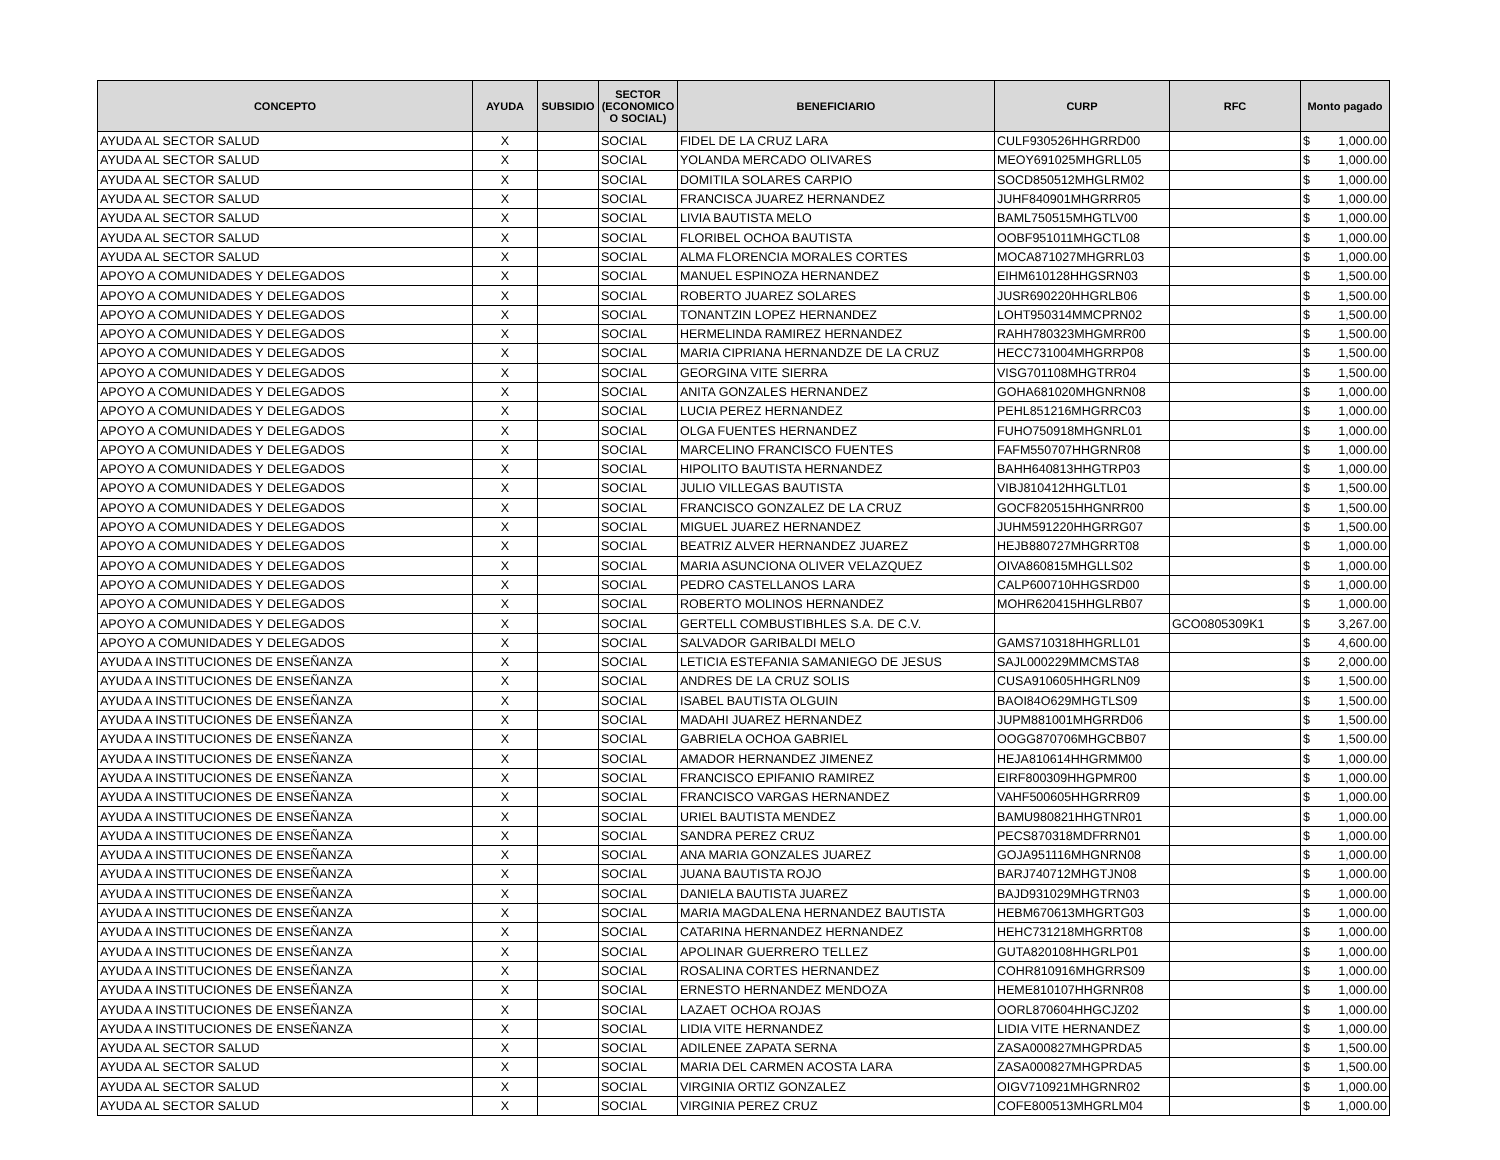| CONCEPTO | AYUDA | SUBSIDIO | SECTOR (ECONOMICO O SOCIAL) | BENEFICIARIO | CURP | RFC | Monto pagado |
| --- | --- | --- | --- | --- | --- | --- | --- |
| AYUDA AL SECTOR SALUD | X | | SOCIAL | FIDEL DE LA CRUZ LARA | CULF930526HHGRRD00 | | $ 1,000.00 |
| AYUDA AL SECTOR SALUD | X | | SOCIAL | YOLANDA MERCADO OLIVARES | MEOY691025MHGRLL05 | | $ 1,000.00 |
| AYUDA AL SECTOR SALUD | X | | SOCIAL | DOMITILA SOLARES CARPIO | SOCD850512MHGLRM02 | | $ 1,000.00 |
| AYUDA AL SECTOR SALUD | X | | SOCIAL | FRANCISCA JUAREZ HERNANDEZ | JUHF840901MHGRRR05 | | $ 1,000.00 |
| AYUDA AL SECTOR SALUD | X | | SOCIAL | LIVIA BAUTISTA MELO | BAML750515MHGTLV00 | | $ 1,000.00 |
| AYUDA AL SECTOR SALUD | X | | SOCIAL | FLORIBEL OCHOA BAUTISTA | OOBF951011MHGCTL08 | | $ 1,000.00 |
| AYUDA AL SECTOR SALUD | X | | SOCIAL | ALMA FLORENCIA MORALES CORTES | MOCA871027MHGRRL03 | | $ 1,000.00 |
| APOYO A COMUNIDADES Y DELEGADOS | X | | SOCIAL | MANUEL ESPINOZA HERNANDEZ | EIHM610128HHGSRN03 | | $ 1,500.00 |
| APOYO A COMUNIDADES Y DELEGADOS | X | | SOCIAL | ROBERTO JUAREZ SOLARES | JUSR690220HHGRLB06 | | $ 1,500.00 |
| APOYO A COMUNIDADES Y DELEGADOS | X | | SOCIAL | TONANTZIN LOPEZ HERNANDEZ | LOHT950314MMCPRN02 | | $ 1,500.00 |
| APOYO A COMUNIDADES Y DELEGADOS | X | | SOCIAL | HERMELINDA RAMIREZ HERNANDEZ | RAHH780323MHGMRR00 | | $ 1,500.00 |
| APOYO A COMUNIDADES Y DELEGADOS | X | | SOCIAL | MARIA CIPRIANA HERNANDZE DE LA CRUZ | HECC731004MHGRRP08 | | $ 1,500.00 |
| APOYO A COMUNIDADES Y DELEGADOS | X | | SOCIAL | GEORGINA VITE SIERRA | VISG701108MHGTRR04 | | $ 1,500.00 |
| APOYO A COMUNIDADES Y DELEGADOS | X | | SOCIAL | ANITA GONZALES HERNANDEZ | GOHA681020MHGNRN08 | | $ 1,000.00 |
| APOYO A COMUNIDADES Y DELEGADOS | X | | SOCIAL | LUCIA PEREZ HERNANDEZ | PEHL851216MHGRRC03 | | $ 1,000.00 |
| APOYO A COMUNIDADES Y DELEGADOS | X | | SOCIAL | OLGA FUENTES HERNANDEZ | FUHO750918MHGNRL01 | | $ 1,000.00 |
| APOYO A COMUNIDADES Y DELEGADOS | X | | SOCIAL | MARCELINO FRANCISCO FUENTES | FAFM550707HHGRNR08 | | $ 1,000.00 |
| APOYO A COMUNIDADES Y DELEGADOS | X | | SOCIAL | HIPOLITO BAUTISTA HERNANDEZ | BAHH640813HHGTRP03 | | $ 1,000.00 |
| APOYO A COMUNIDADES Y DELEGADOS | X | | SOCIAL | JULIO VILLEGAS BAUTISTA | VIBJ810412HHGLTL01 | | $ 1,500.00 |
| APOYO A COMUNIDADES Y DELEGADOS | X | | SOCIAL | FRANCISCO GONZALEZ DE LA CRUZ | GOCF820515HHGNRR00 | | $ 1,500.00 |
| APOYO A COMUNIDADES Y DELEGADOS | X | | SOCIAL | MIGUEL JUAREZ HERNANDEZ | JUHM591220HHGRRG07 | | $ 1,500.00 |
| APOYO A COMUNIDADES Y DELEGADOS | X | | SOCIAL | BEATRIZ ALVER HERNANDEZ JUAREZ | HEJB880727MHGRRT08 | | $ 1,000.00 |
| APOYO A COMUNIDADES Y DELEGADOS | X | | SOCIAL | MARIA ASUNCIONA OLIVER VELAZQUEZ | OIVA860815MHGLLS02 | | $ 1,000.00 |
| APOYO A COMUNIDADES Y DELEGADOS | X | | SOCIAL | PEDRO CASTELLANOS LARA | CALP600710HHGSRD00 | | $ 1,000.00 |
| APOYO A COMUNIDADES Y DELEGADOS | X | | SOCIAL | ROBERTO MOLINOS HERNANDEZ | MOHR620415HHGLRB07 | | $ 1,000.00 |
| APOYO A COMUNIDADES Y DELEGADOS | X | | SOCIAL | GERTELL COMBUSTIBHLES S.A. DE C.V. | | GCO0805309K1 | $ 3,267.00 |
| APOYO A COMUNIDADES Y DELEGADOS | X | | SOCIAL | SALVADOR GARIBALDI MELO | GAMS710318HHGRLL01 | | $ 4,600.00 |
| AYUDA A INSTITUCIONES DE ENSEÑANZA | X | | SOCIAL | LETICIA ESTEFANIA SAMANIEGO DE JESUS | SAJL000229MMCMSTA8 | | $ 2,000.00 |
| AYUDA A INSTITUCIONES DE ENSEÑANZA | X | | SOCIAL | ANDRES DE LA CRUZ SOLIS | CUSA910605HHGRLN09 | | $ 1,500.00 |
| AYUDA A INSTITUCIONES DE ENSEÑANZA | X | | SOCIAL | ISABEL BAUTISTA OLGUIN | BAOI84O629MHGTLS09 | | $ 1,500.00 |
| AYUDA A INSTITUCIONES DE ENSEÑANZA | X | | SOCIAL | MADAHI JUAREZ HERNANDEZ | JUPM881001MHGRRD06 | | $ 1,500.00 |
| AYUDA A INSTITUCIONES DE ENSEÑANZA | X | | SOCIAL | GABRIELA OCHOA GABRIEL | OOGG870706MHGCBB07 | | $ 1,500.00 |
| AYUDA A INSTITUCIONES DE ENSEÑANZA | X | | SOCIAL | AMADOR HERNANDEZ JIMENEZ | HEJA810614HHGRMM00 | | $ 1,000.00 |
| AYUDA A INSTITUCIONES DE ENSEÑANZA | X | | SOCIAL | FRANCISCO EPIFANIO RAMIREZ | EIRF800309HHGPMR00 | | $ 1,000.00 |
| AYUDA A INSTITUCIONES DE ENSEÑANZA | X | | SOCIAL | FRANCISCO VARGAS HERNANDEZ | VAHF500605HHGRRR09 | | $ 1,000.00 |
| AYUDA A INSTITUCIONES DE ENSEÑANZA | X | | SOCIAL | URIEL BAUTISTA MENDEZ | BAMU980821HHGTNR01 | | $ 1,000.00 |
| AYUDA A INSTITUCIONES DE ENSEÑANZA | X | | SOCIAL | SANDRA PEREZ CRUZ | PECS870318MDFRRN01 | | $ 1,000.00 |
| AYUDA A INSTITUCIONES DE ENSEÑANZA | X | | SOCIAL | ANA MARIA GONZALES JUAREZ | GOJA951116MHGNRN08 | | $ 1,000.00 |
| AYUDA A INSTITUCIONES DE ENSEÑANZA | X | | SOCIAL | JUANA BAUTISTA ROJO | BARJ740712MHGTJN08 | | $ 1,000.00 |
| AYUDA A INSTITUCIONES DE ENSEÑANZA | X | | SOCIAL | DANIELA BAUTISTA JUAREZ | BAJD931029MHGTRN03 | | $ 1,000.00 |
| AYUDA A INSTITUCIONES DE ENSEÑANZA | X | | SOCIAL | MARIA MAGDALENA HERNANDEZ BAUTISTA | HEBM670613MHGRTG03 | | $ 1,000.00 |
| AYUDA A INSTITUCIONES DE ENSEÑANZA | X | | SOCIAL | CATARINA HERNANDEZ HERNANDEZ | HEHC731218MHGRRT08 | | $ 1,000.00 |
| AYUDA A INSTITUCIONES DE ENSEÑANZA | X | | SOCIAL | APOLINAR GUERRERO TELLEZ | GUTA820108HHGRLP01 | | $ 1,000.00 |
| AYUDA A INSTITUCIONES DE ENSEÑANZA | X | | SOCIAL | ROSALINA CORTES HERNANDEZ | COHR810916MHGRRS09 | | $ 1,000.00 |
| AYUDA A INSTITUCIONES DE ENSEÑANZA | X | | SOCIAL | ERNESTO HERNANDEZ MENDOZA | HEME810107HHGRNR08 | | $ 1,000.00 |
| AYUDA A INSTITUCIONES DE ENSEÑANZA | X | | SOCIAL | LAZAET OCHOA ROJAS | OORL870604HHGCJZ02 | | $ 1,000.00 |
| AYUDA A INSTITUCIONES DE ENSEÑANZA | X | | SOCIAL | LIDIA VITE HERNANDEZ | LIDIA VITE HERNANDEZ | | $ 1,000.00 |
| AYUDA AL SECTOR SALUD | X | | SOCIAL | ADILENEE ZAPATA SERNA | ZASA000827MHGPRDA5 | | $ 1,500.00 |
| AYUDA AL SECTOR SALUD | X | | SOCIAL | MARIA DEL CARMEN ACOSTA LARA | ZASA000827MHGPRDA5 | | $ 1,500.00 |
| AYUDA AL SECTOR SALUD | X | | SOCIAL | VIRGINIA ORTIZ GONZALEZ | OIGV710921MHGRNR02 | | $ 1,000.00 |
| AYUDA AL SECTOR SALUD | X | | SOCIAL | VIRGINIA PEREZ CRUZ | COFE800513MHGRLM04 | | $ 1,000.00 |